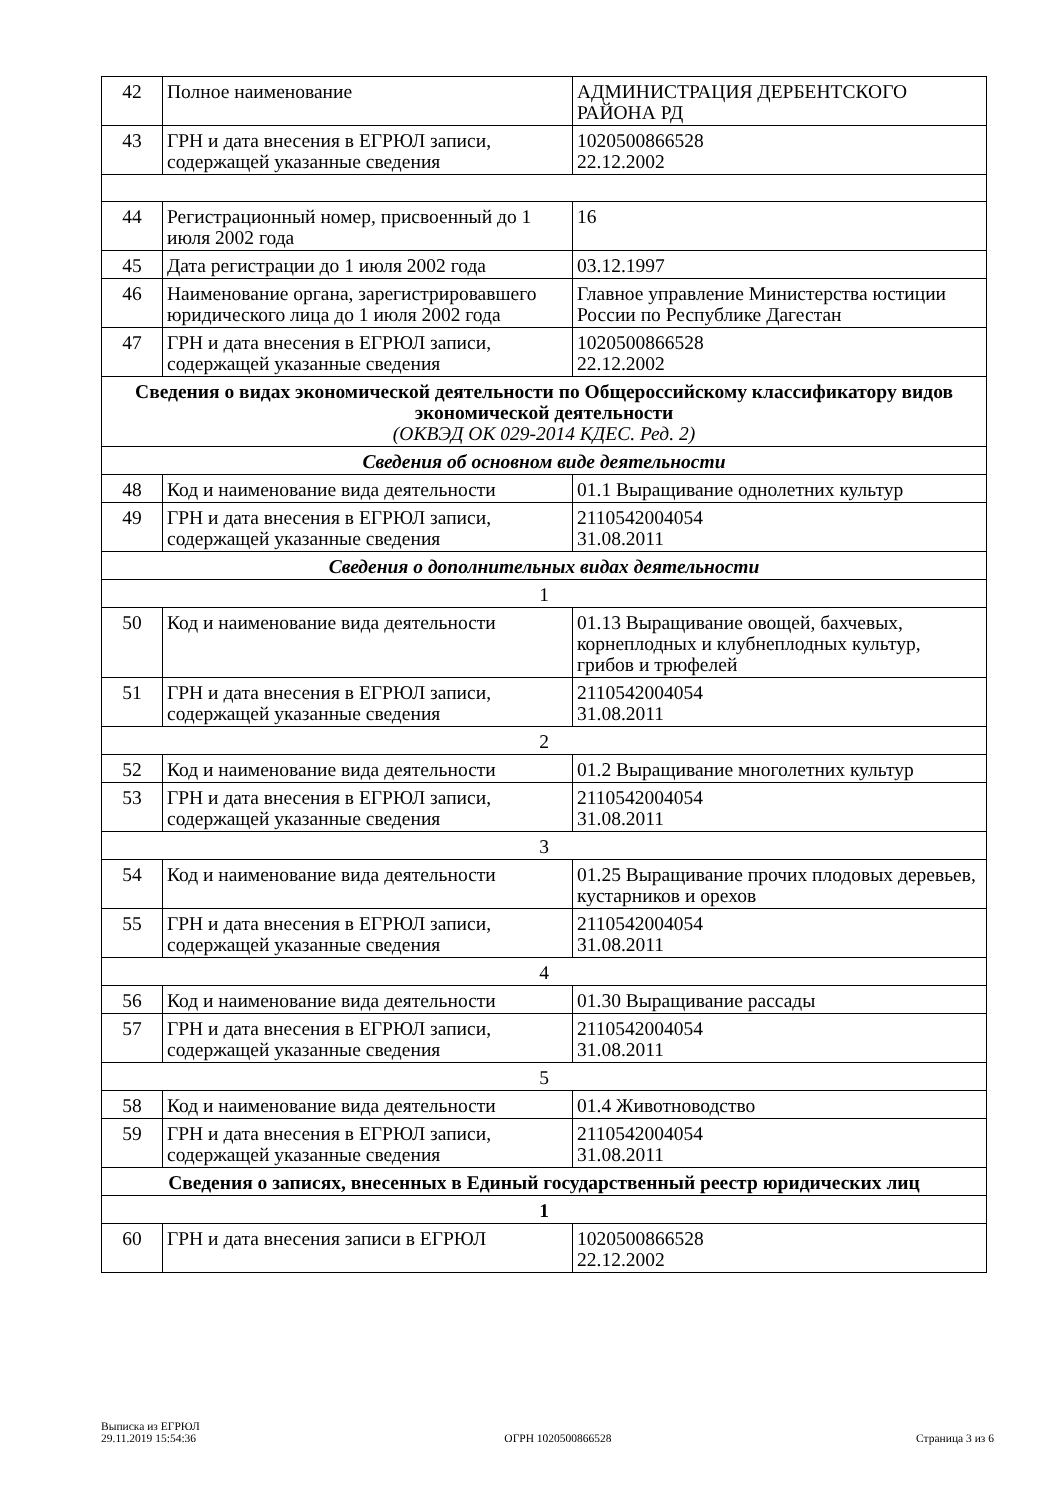| 42 | Полное наименование | АДМИНИСТРАЦИЯ ДЕРБЕНТСКОГО РАЙОНА РД |
| 43 | ГРН и дата внесения в ЕГРЮЛ записи, содержащей указанные сведения | 1020500866528 22.12.2002 |
| 44 | Регистрационный номер, присвоенный до 1 июля 2002 года | 16 |
| 45 | Дата регистрации до 1 июля 2002 года | 03.12.1997 |
| 46 | Наименование органа, зарегистрировавшего юридического лица до 1 июля 2002 года | Главное управление Министерства юстиции России по Республике Дагестан |
| 47 | ГРН и дата внесения в ЕГРЮЛ записи, содержащей указанные сведения | 1020500866528 22.12.2002 |
| Сведения о видах экономической деятельности по Общероссийскому классификатору видов экономической деятельности (ОКВЭД ОК 029-2014 КДЕС. Ред. 2) | | |
| Сведения об основном виде деятельности | | |
| 48 | Код и наименование вида деятельности | 01.1 Выращивание однолетних культур |
| 49 | ГРН и дата внесения в ЕГРЮЛ записи, содержащей указанные сведения | 2110542004054 31.08.2011 |
| Сведения о дополнительных видах деятельности | | |
| 1 | | |
| 50 | Код и наименование вида деятельности | 01.13 Выращивание овощей, бахчевых, корнеплодных и клубнеплодных культур, грибов и трюфелей |
| 51 | ГРН и дата внесения в ЕГРЮЛ записи, содержащей указанные сведения | 2110542004054 31.08.2011 |
| 2 | | |
| 52 | Код и наименование вида деятельности | 01.2 Выращивание многолетних культур |
| 53 | ГРН и дата внесения в ЕГРЮЛ записи, содержащей указанные сведения | 2110542004054 31.08.2011 |
| 3 | | |
| 54 | Код и наименование вида деятельности | 01.25 Выращивание прочих плодовых деревьев, кустарников и орехов |
| 55 | ГРН и дата внесения в ЕГРЮЛ записи, содержащей указанные сведения | 2110542004054 31.08.2011 |
| 4 | | |
| 56 | Код и наименование вида деятельности | 01.30 Выращивание рассады |
| 57 | ГРН и дата внесения в ЕГРЮЛ записи, содержащей указанные сведения | 2110542004054 31.08.2011 |
| 5 | | |
| 58 | Код и наименование вида деятельности | 01.4 Животноводство |
| 59 | ГРН и дата внесения в ЕГРЮЛ записи, содержащей указанные сведения | 2110542004054 31.08.2011 |
| Сведения о записях, внесенных в Единый государственный реестр юридических лиц | | |
| 1 | | |
| 60 | ГРН и дата внесения записи в ЕГРЮЛ | 1020500866528 22.12.2002 |
Выписка из ЕГРЮЛ
29.11.2019 15:54:36
ОГРН 1020500866528
Страница 3 из 6